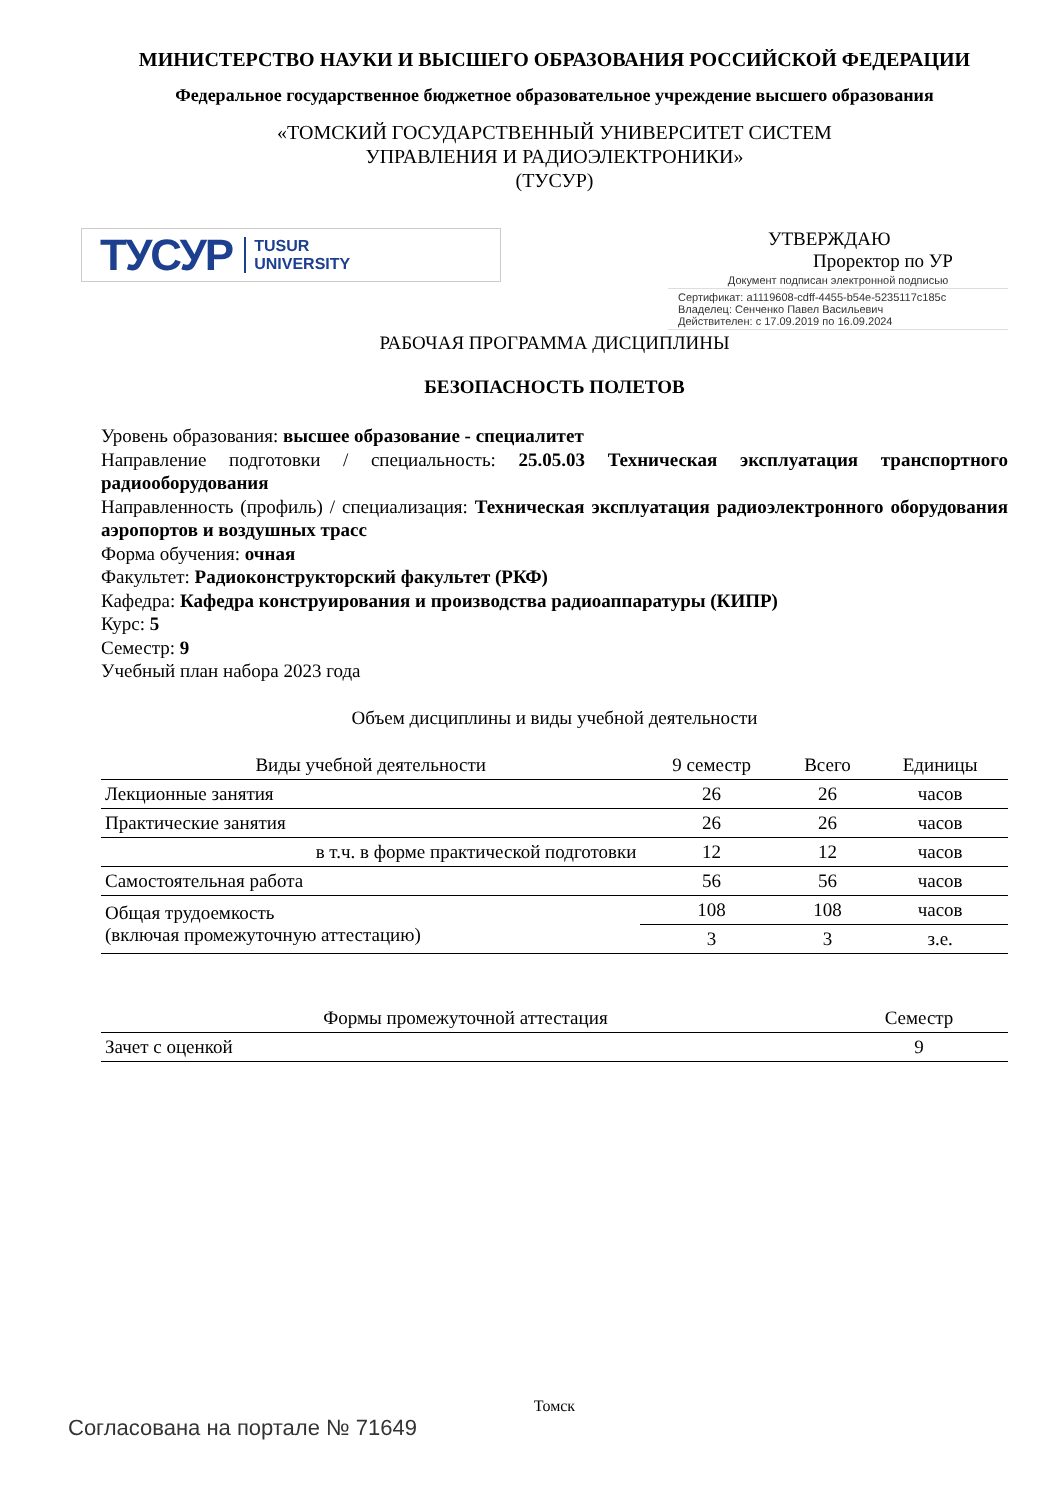МИНИСТЕРСТВО НАУКИ И ВЫСШЕГО ОБРАЗОВАНИЯ РОССИЙСКОЙ ФЕДЕРАЦИИ
Федеральное государственное бюджетное образовательное учреждение высшего образования
«ТОМСКИЙ ГОСУДАРСТВЕННЫЙ УНИВЕРСИТЕТ СИСТЕМ
УПРАВЛЕНИЯ И РАДИОЭЛЕКТРОНИКИ»
(ТУСУР)
ТУСУР TUSUR
UNIVERSITY
УТВЕРЖДАЮ
Проректор по УР
Документ подписан электронной подписью
Сертификат: a1119608-cdff-4455-b54e-5235117c185c
Владелец: Сенченко Павел Васильевич
Действителен: с 17.09.2019 по 16.09.2024
РАБОЧАЯ ПРОГРАММА ДИСЦИПЛИНЫ
БЕЗОПАСНОСТЬ ПОЛЕТОВ
Уровень образования: высшее образование - специалитет
Направление подготовки / специальность: 25.05.03 Техническая эксплуатация транспортного радиооборудования
Направленность (профиль) / специализация: Техническая эксплуатация радиоэлектронного оборудования аэропортов и воздушных трасс
Форма обучения: очная
Факультет: Радиоконструкторский факультет (РКФ)
Кафедра: Кафедра конструирования и производства радиоаппаратуры (КИПР)
Курс: 5
Семестр: 9
Учебный план набора 2023 года
Объем дисциплины и виды учебной деятельности
| Виды учебной деятельности | 9 семестр | Всего | Единицы |
| --- | --- | --- | --- |
| Лекционные занятия | 26 | 26 | часов |
| Практические занятия | 26 | 26 | часов |
| в т.ч. в форме практической подготовки | 12 | 12 | часов |
| Самостоятельная работа | 56 | 56 | часов |
| Общая трудоемкость (включая промежуточную аттестацию) | 108 | 108 | часов |
| | 3 | 3 | з.е. |
| Формы промежуточной аттестация | Семестр |
| --- | --- |
| Зачет с оценкой | 9 |
Томск
Согласована на портале № 71649